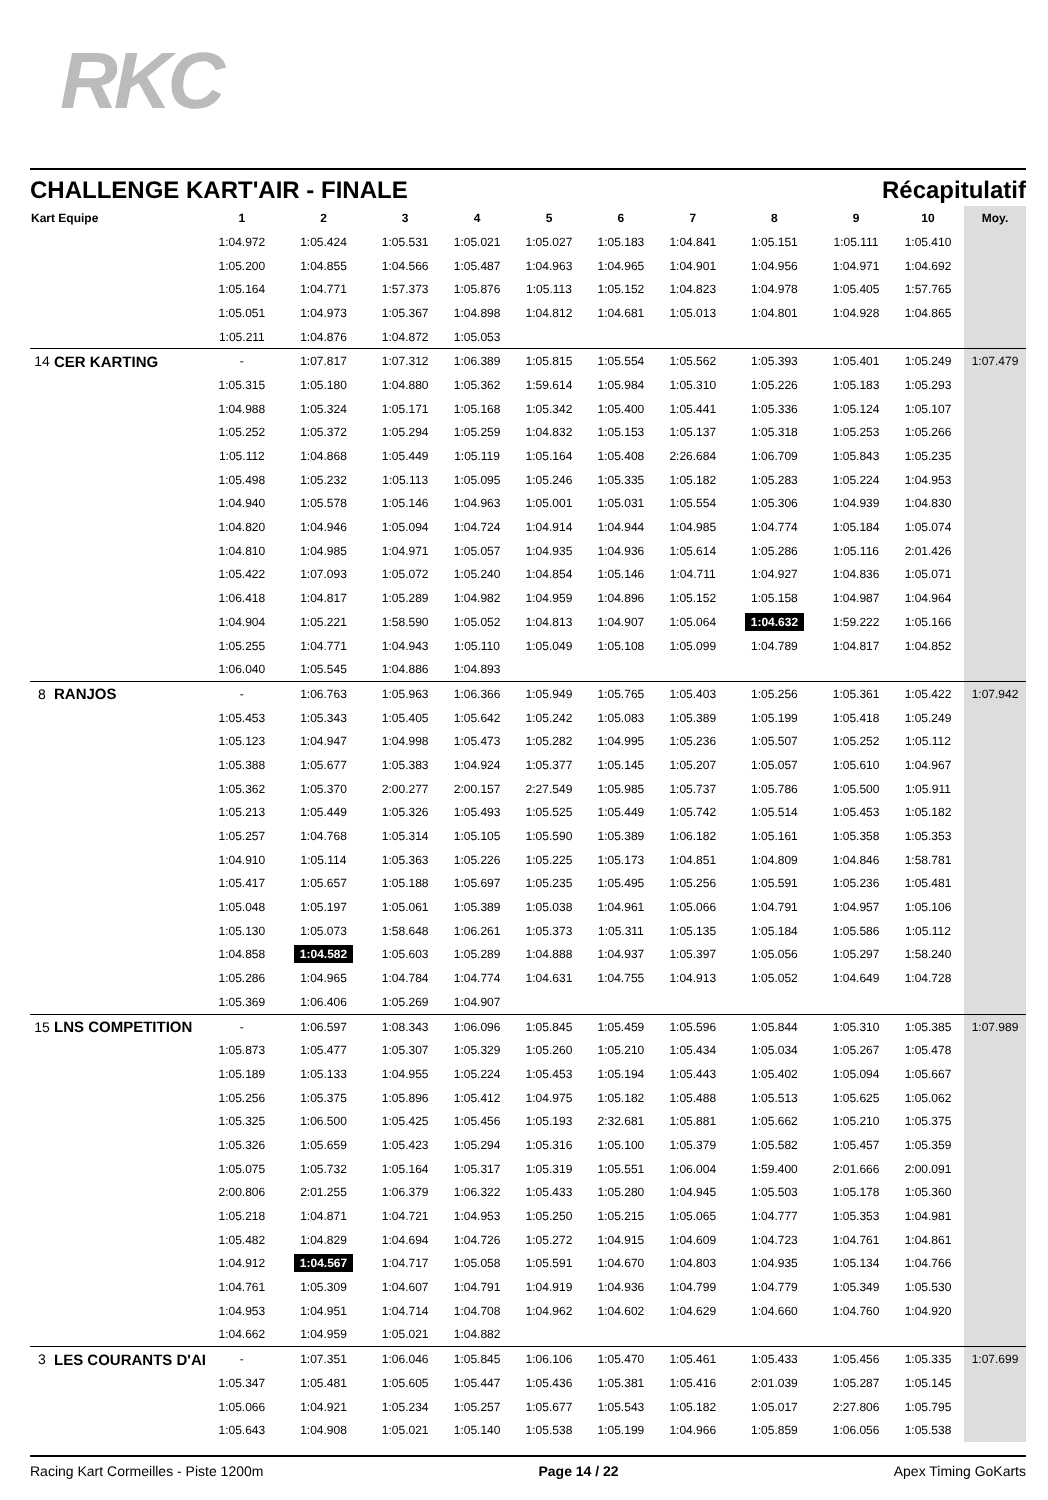RKC
CHALLENGE KART'AIR - FINALE Récapitulatif
| Kart Equipe | | 1 | 2 | 3 | 4 | 5 | 6 | 7 | 8 | 9 | 10 | Moy. |
| --- | --- | --- | --- | --- | --- | --- | --- | --- | --- | --- | --- | --- |
| | | 1:04.972 | 1:05.424 | 1:05.531 | 1:05.021 | 1:05.027 | 1:05.183 | 1:04.841 | 1:05.151 | 1:05.111 | 1:05.410 | |
| | | 1:05.200 | 1:04.855 | 1:04.566 | 1:05.487 | 1:04.963 | 1:04.965 | 1:04.901 | 1:04.956 | 1:04.971 | 1:04.692 | |
| | | 1:05.164 | 1:04.771 | 1:57.373 | 1:05.876 | 1:05.113 | 1:05.152 | 1:04.823 | 1:04.978 | 1:05.405 | 1:57.765 | |
| | | 1:05.051 | 1:04.973 | 1:05.367 | 1:04.898 | 1:04.812 | 1:04.681 | 1:05.013 | 1:04.801 | 1:04.928 | 1:04.865 | |
| | | 1:05.211 | 1:04.876 | 1:04.872 | 1:05.053 | | | | | | | |
| 14 | CER KARTING | - | 1:07.817 | 1:07.312 | 1:06.389 | 1:05.815 | 1:05.554 | 1:05.562 | 1:05.393 | 1:05.401 | 1:05.249 | 1:07.479 |
| | | 1:05.315 | 1:05.180 | 1:04.880 | 1:05.362 | 1:59.614 | 1:05.984 | 1:05.310 | 1:05.226 | 1:05.183 | 1:05.293 | |
| | | 1:04.988 | 1:05.324 | 1:05.171 | 1:05.168 | 1:05.342 | 1:05.400 | 1:05.441 | 1:05.336 | 1:05.124 | 1:05.107 | |
| | | 1:05.252 | 1:05.372 | 1:05.294 | 1:05.259 | 1:04.832 | 1:05.153 | 1:05.137 | 1:05.318 | 1:05.253 | 1:05.266 | |
| | | 1:05.112 | 1:04.868 | 1:05.449 | 1:05.119 | 1:05.164 | 1:05.408 | 2:26.684 | 1:06.709 | 1:05.843 | 1:05.235 | |
| | | 1:05.498 | 1:05.232 | 1:05.113 | 1:05.095 | 1:05.246 | 1:05.335 | 1:05.182 | 1:05.283 | 1:05.224 | 1:04.953 | |
| | | 1:04.940 | 1:05.578 | 1:05.146 | 1:04.963 | 1:05.001 | 1:05.031 | 1:05.554 | 1:05.306 | 1:04.939 | 1:04.830 | |
| | | 1:04.820 | 1:04.946 | 1:05.094 | 1:04.724 | 1:04.914 | 1:04.944 | 1:04.985 | 1:04.774 | 1:05.184 | 1:05.074 | |
| | | 1:04.810 | 1:04.985 | 1:04.971 | 1:05.057 | 1:04.935 | 1:04.936 | 1:05.614 | 1:05.286 | 1:05.116 | 2:01.426 | |
| | | 1:05.422 | 1:07.093 | 1:05.072 | 1:05.240 | 1:04.854 | 1:05.146 | 1:04.711 | 1:04.927 | 1:04.836 | 1:05.071 | |
| | | 1:06.418 | 1:04.817 | 1:05.289 | 1:04.982 | 1:04.959 | 1:04.896 | 1:05.152 | 1:05.158 | 1:04.987 | 1:04.964 | |
| | | 1:04.904 | 1:05.221 | 1:58.590 | 1:05.052 | 1:04.813 | 1:04.907 | 1:05.064 | 1:04.632 | 1:59.222 | 1:05.166 | |
| | | 1:05.255 | 1:04.771 | 1:04.943 | 1:05.110 | 1:05.049 | 1:05.108 | 1:05.099 | 1:04.789 | 1:04.817 | 1:04.852 | |
| | | 1:06.040 | 1:05.545 | 1:04.886 | 1:04.893 | | | | | | | |
| 8 | RANJOS | - | 1:06.763 | 1:05.963 | 1:06.366 | 1:05.949 | 1:05.765 | 1:05.403 | 1:05.256 | 1:05.361 | 1:05.422 | 1:07.942 |
| | | 1:05.453 | 1:05.343 | 1:05.405 | 1:05.642 | 1:05.242 | 1:05.083 | 1:05.389 | 1:05.199 | 1:05.418 | 1:05.249 | |
| | | 1:05.123 | 1:04.947 | 1:04.998 | 1:05.473 | 1:05.282 | 1:04.995 | 1:05.236 | 1:05.507 | 1:05.252 | 1:05.112 | |
| | | 1:05.388 | 1:05.677 | 1:05.383 | 1:04.924 | 1:05.377 | 1:05.145 | 1:05.207 | 1:05.057 | 1:05.610 | 1:04.967 | |
| | | 1:05.362 | 1:05.370 | 2:00.277 | 2:00.157 | 2:27.549 | 1:05.985 | 1:05.737 | 1:05.786 | 1:05.500 | 1:05.911 | |
| | | 1:05.213 | 1:05.449 | 1:05.326 | 1:05.493 | 1:05.525 | 1:05.449 | 1:05.742 | 1:05.514 | 1:05.453 | 1:05.182 | |
| | | 1:05.257 | 1:04.768 | 1:05.314 | 1:05.105 | 1:05.590 | 1:05.389 | 1:06.182 | 1:05.161 | 1:05.358 | 1:05.353 | |
| | | 1:04.910 | 1:05.114 | 1:05.363 | 1:05.226 | 1:05.225 | 1:05.173 | 1:04.851 | 1:04.809 | 1:04.846 | 1:58.781 | |
| | | 1:05.417 | 1:05.657 | 1:05.188 | 1:05.697 | 1:05.235 | 1:05.495 | 1:05.256 | 1:05.591 | 1:05.236 | 1:05.481 | |
| | | 1:05.048 | 1:05.197 | 1:05.061 | 1:05.389 | 1:05.038 | 1:04.961 | 1:05.066 | 1:04.791 | 1:04.957 | 1:05.106 | |
| | | 1:05.130 | 1:05.073 | 1:58.648 | 1:06.261 | 1:05.373 | 1:05.311 | 1:05.135 | 1:05.184 | 1:05.586 | 1:05.112 | |
| | | 1:04.858 | 1:04.582 | 1:05.603 | 1:05.289 | 1:04.888 | 1:04.937 | 1:05.397 | 1:05.056 | 1:05.297 | 1:58.240 | |
| | | 1:05.286 | 1:04.965 | 1:04.784 | 1:04.774 | 1:04.631 | 1:04.755 | 1:04.913 | 1:05.052 | 1:04.649 | 1:04.728 | |
| | | 1:05.369 | 1:06.406 | 1:05.269 | 1:04.907 | | | | | | | |
| 15 | LNS COMPETITION | - | 1:06.597 | 1:08.343 | 1:06.096 | 1:05.845 | 1:05.459 | 1:05.596 | 1:05.844 | 1:05.310 | 1:05.385 | 1:07.989 |
| | | 1:05.873 | 1:05.477 | 1:05.307 | 1:05.329 | 1:05.260 | 1:05.210 | 1:05.434 | 1:05.034 | 1:05.267 | 1:05.478 | |
| | | 1:05.189 | 1:05.133 | 1:04.955 | 1:05.224 | 1:05.453 | 1:05.194 | 1:05.443 | 1:05.402 | 1:05.094 | 1:05.667 | |
| | | 1:05.256 | 1:05.375 | 1:05.896 | 1:05.412 | 1:04.975 | 1:05.182 | 1:05.488 | 1:05.513 | 1:05.625 | 1:05.062 | |
| | | 1:05.325 | 1:06.500 | 1:05.425 | 1:05.456 | 1:05.193 | 2:32.681 | 1:05.881 | 1:05.662 | 1:05.210 | 1:05.375 | |
| | | 1:05.326 | 1:05.659 | 1:05.423 | 1:05.294 | 1:05.316 | 1:05.100 | 1:05.379 | 1:05.582 | 1:05.457 | 1:05.359 | |
| | | 1:05.075 | 1:05.732 | 1:05.164 | 1:05.317 | 1:05.319 | 1:05.551 | 1:06.004 | 1:59.400 | 2:01.666 | 2:00.091 | |
| | | 2:00.806 | 2:01.255 | 1:06.379 | 1:06.322 | 1:05.433 | 1:05.280 | 1:04.945 | 1:05.503 | 1:05.178 | 1:05.360 | |
| | | 1:05.218 | 1:04.871 | 1:04.721 | 1:04.953 | 1:05.250 | 1:05.215 | 1:05.065 | 1:04.777 | 1:05.353 | 1:04.981 | |
| | | 1:05.482 | 1:04.829 | 1:04.694 | 1:04.726 | 1:05.272 | 1:04.915 | 1:04.609 | 1:04.723 | 1:04.761 | 1:04.861 | |
| | | 1:04.912 | 1:04.567 | 1:04.717 | 1:05.058 | 1:05.591 | 1:04.670 | 1:04.803 | 1:04.935 | 1:05.134 | 1:04.766 | |
| | | 1:04.761 | 1:05.309 | 1:04.607 | 1:04.791 | 1:04.919 | 1:04.936 | 1:04.799 | 1:04.779 | 1:05.349 | 1:05.530 | |
| | | 1:04.953 | 1:04.951 | 1:04.714 | 1:04.708 | 1:04.962 | 1:04.602 | 1:04.629 | 1:04.660 | 1:04.760 | 1:04.920 | |
| | | 1:04.662 | 1:04.959 | 1:05.021 | 1:04.882 | | | | | | | |
| 3 | LES COURANTS D'AI | - | 1:07.351 | 1:06.046 | 1:05.845 | 1:06.106 | 1:05.470 | 1:05.461 | 1:05.433 | 1:05.456 | 1:05.335 | 1:07.699 |
| | | 1:05.347 | 1:05.481 | 1:05.605 | 1:05.447 | 1:05.436 | 1:05.381 | 1:05.416 | 2:01.039 | 1:05.287 | 1:05.145 | |
| | | 1:05.066 | 1:04.921 | 1:05.234 | 1:05.257 | 1:05.677 | 1:05.543 | 1:05.182 | 1:05.017 | 2:27.806 | 1:05.795 | |
| | | 1:05.643 | 1:04.908 | 1:05.021 | 1:05.140 | 1:05.538 | 1:05.199 | 1:04.966 | 1:05.859 | 1:06.056 | 1:05.538 | |
Racing Kart Cormeilles - Piste 1200m Page 14 / 22 Apex Timing GoKarts